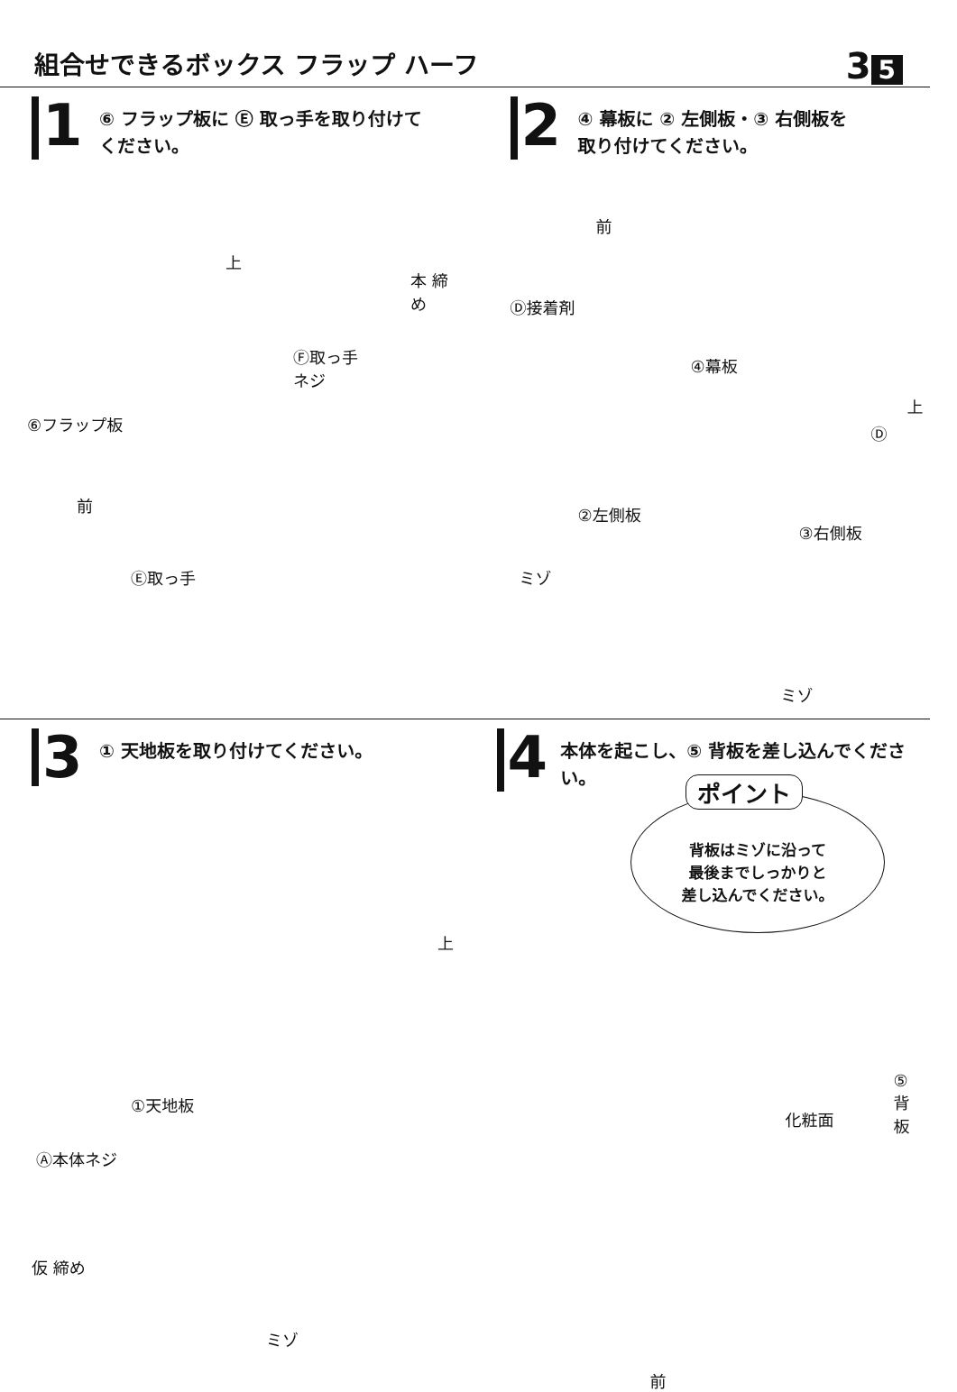組合せできるボックス フラップ ハーフ
3 5
1
⑥ フラップ板に Ⓔ 取っ手を取り付けて
ください。
本 締め
Ⓕ取っ手
ネジ
⑥フラップ板
前
上
Ⓔ取っ手
2
④ 幕板に ② 左側板・③ 右側板を
取り付けてください。
前
Ⓓ接着剤
④幕板
上
Ⓓ
②左側板
③右側板
ミゾ
ミゾ
3
① 天地板を取り付けてください。
上
①天地板
Ⓐ本体ネジ
仮 締め
ミゾ
4
本体を起こし、⑤ 背板を差し込んでください。
ポイント
背板はミゾに沿って
最後までしっかりと
差し込んでください。
化粧面
⑤背板
前